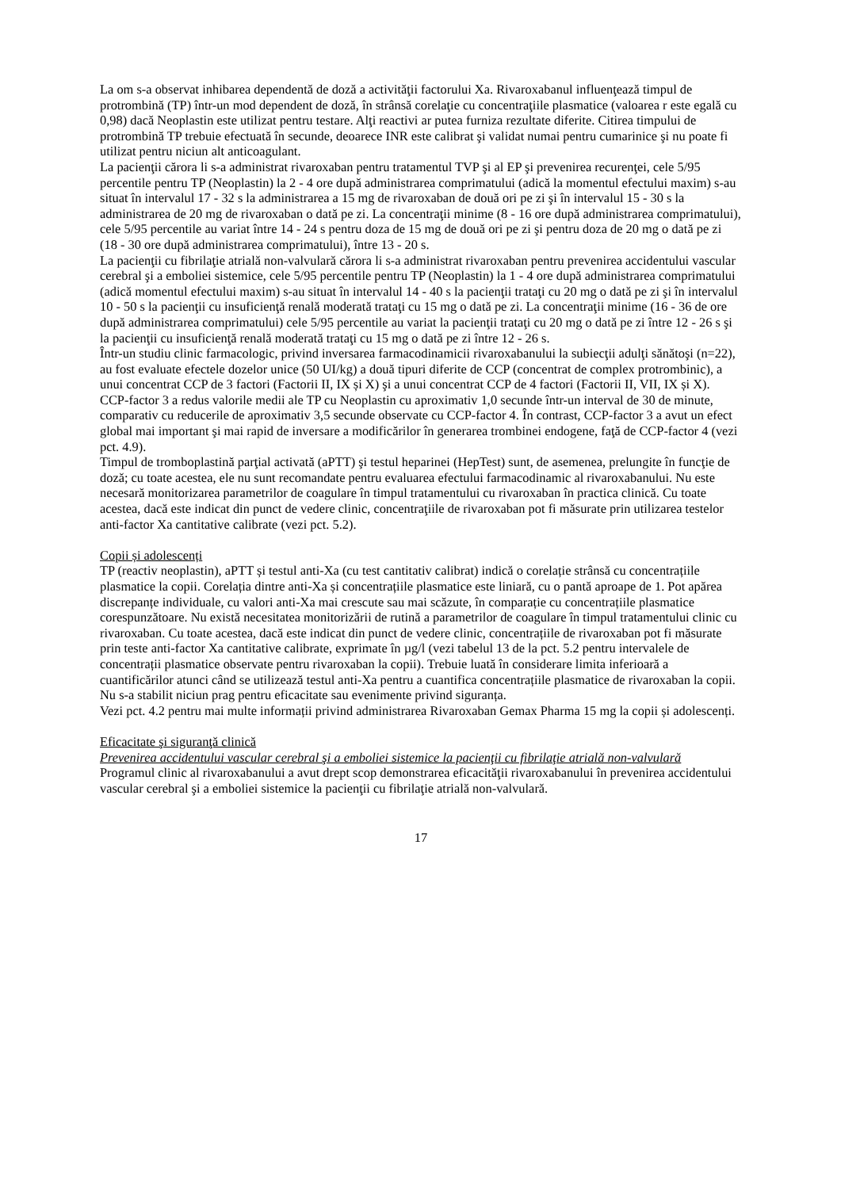La om s-a observat inhibarea dependentă de doză a activităţii factorului Xa. Rivaroxabanul influenţează timpul de protrombină (TP) într-un mod dependent de doză, în strânsă corelaţie cu concentraţiile plasmatice (valoarea r este egală cu 0,98) dacă Neoplastin este utilizat pentru testare. Alţi reactivi ar putea furniza rezultate diferite. Citirea timpului de protrombină TP trebuie efectuată în secunde, deoarece INR este calibrat şi validat numai pentru cumarinice şi nu poate fi utilizat pentru niciun alt anticoagulant.
La pacienţii cărora li s-a administrat rivaroxaban pentru tratamentul TVP şi al EP şi prevenirea recurenţei, cele 5/95 percentile pentru TP (Neoplastin) la 2 - 4 ore după administrarea comprimatului (adică la momentul efectului maxim) s-au situat în intervalul 17 - 32 s la administrarea a 15 mg de rivaroxaban de două ori pe zi şi în intervalul 15 - 30 s la administrarea de 20 mg de rivaroxaban o dată pe zi. La concentraţii minime (8 - 16 ore după administrarea comprimatului), cele 5/95 percentile au variat între 14 - 24 s pentru doza de 15 mg de două ori pe zi şi pentru doza de 20 mg o dată pe zi (18 - 30 ore după administrarea comprimatului), între 13 - 20 s.
La pacienţii cu fibrilaţie atrială non-valvulară cărora li s-a administrat rivaroxaban pentru prevenirea accidentului vascular cerebral şi a emboliei sistemice, cele 5/95 percentile pentru TP (Neoplastin) la 1 - 4 ore după administrarea comprimatului (adică momentul efectului maxim) s-au situat în intervalul 14 - 40 s la pacienţii trataţi cu 20 mg o dată pe zi şi în intervalul 10 - 50 s la pacienţii cu insuficienţă renală moderată trataţi cu 15 mg o dată pe zi. La concentraţii minime (16 - 36 de ore după administrarea comprimatului) cele 5/95 percentile au variat la pacienţii trataţi cu 20 mg o dată pe zi între 12 - 26 s şi la pacienţii cu insuficienţă renală moderată trataţi cu 15 mg o dată pe zi între 12 - 26 s.
Într-un studiu clinic farmacologic, privind inversarea farmacodinamicii rivaroxabanului la subiecţii adulţi sănătoşi (n=22), au fost evaluate efectele dozelor unice (50 UI/kg) a două tipuri diferite de CCP (concentrat de complex protrombinic), a unui concentrat CCP de 3 factori (Factorii II, IX și X) şi a unui concentrat CCP de 4 factori (Factorii II, VII, IX și X). CCP-factor 3 a redus valorile medii ale TP cu Neoplastin cu aproximativ 1,0 secunde într-un interval de 30 de minute, comparativ cu reducerile de aproximativ 3,5 secunde observate cu CCP-factor 4. În contrast, CCP-factor 3 a avut un efect global mai important şi mai rapid de inversare a modificărilor în generarea trombinei endogene, faţă de CCP-factor 4 (vezi pct. 4.9).
Timpul de tromboplastină parţial activată (aPTT) şi testul heparinei (HepTest) sunt, de asemenea, prelungite în funcţie de doză; cu toate acestea, ele nu sunt recomandate pentru evaluarea efectului farmacodinamic al rivaroxabanului. Nu este necesară monitorizarea parametrilor de coagulare în timpul tratamentului cu rivaroxaban în practica clinică. Cu toate acestea, dacă este indicat din punct de vedere clinic, concentraţiile de rivaroxaban pot fi măsurate prin utilizarea testelor anti-factor Xa cantitative calibrate (vezi pct. 5.2).
Copii și adolescenți
TP (reactiv neoplastin), aPTT și testul anti-Xa (cu test cantitativ calibrat) indică o corelație strânsă cu concentrațiile plasmatice la copii. Corelația dintre anti-Xa și concentrațiile plasmatice este liniară, cu o pantă aproape de 1. Pot apărea discrepanțe individuale, cu valori anti-Xa mai crescute sau mai scăzute, în comparație cu concentrațiile plasmatice corespunzătoare. Nu există necesitatea monitorizării de rutină a parametrilor de coagulare în timpul tratamentului clinic cu rivaroxaban. Cu toate acestea, dacă este indicat din punct de vedere clinic, concentrațiile de rivaroxaban pot fi măsurate prin teste anti-factor Xa cantitative calibrate, exprimate în µg/l (vezi tabelul 13 de la pct. 5.2 pentru intervalele de concentrații plasmatice observate pentru rivaroxaban la copii). Trebuie luată în considerare limita inferioară a cuantificărilor atunci când se utilizează testul anti-Xa pentru a cuantifica concentrațiile plasmatice de rivaroxaban la copii. Nu s-a stabilit niciun prag pentru eficacitate sau evenimente privind siguranța.
Vezi pct. 4.2 pentru mai multe informații privind administrarea Rivaroxaban Gemax Pharma 15 mg la copii și adolescenți.
Eficacitate şi siguranţă clinică
Prevenirea accidentului vascular cerebral şi a emboliei sistemice la pacienţii cu fibrilaţie atrială non-valvulară
Programul clinic al rivaroxabanului a avut drept scop demonstrarea eficacităţii rivaroxabanului în prevenirea accidentului vascular cerebral şi a emboliei sistemice la pacienţii cu fibrilaţie atrială non-valvulară.
17